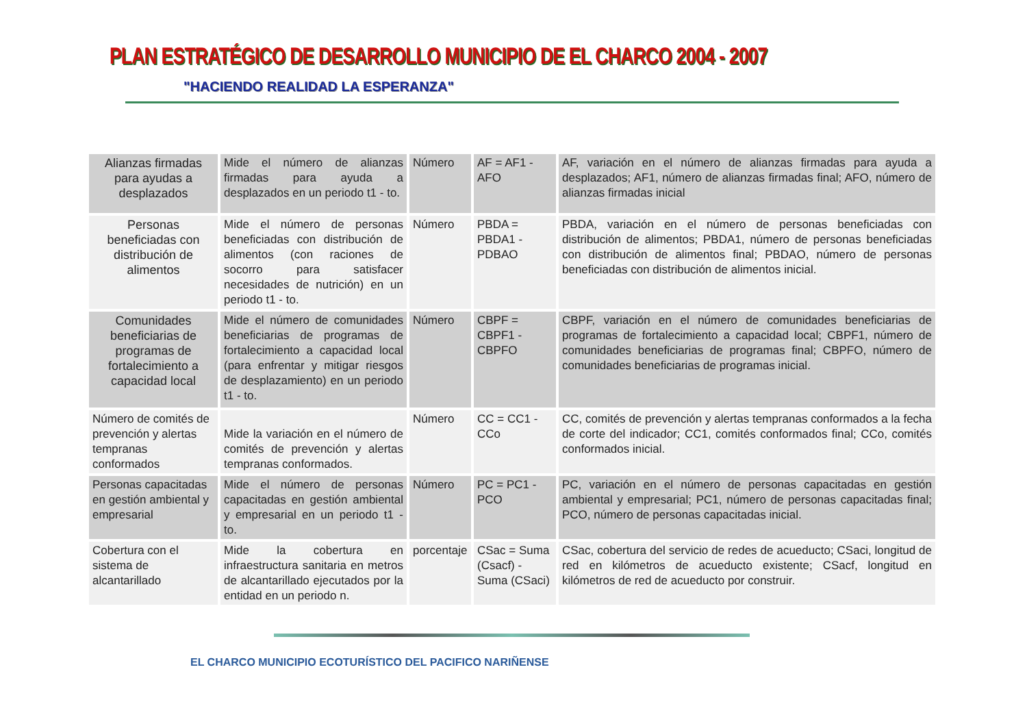PLAN ESTRATÉGICO DE DESARROLLO MUNICIPIO DE EL CHARCO 2004 - 2007
"HACIENDO REALIDAD LA ESPERANZA"
| Alianzas firmadas para ayudas a desplazados | Mide el número de alianzas firmadas para ayuda a desplazados en un periodo t1 - to. | Número | AF = AF1 - AFO | AF, variación en el número de alianzas firmadas para ayuda a desplazados; AF1, número de alianzas firmadas final; AFO, número de alianzas firmadas inicial |
| Personas beneficiadas con distribución de alimentos | Mide el número de personas beneficiadas con distribución de alimentos (con raciones de socorro para satisfacer necesidades de nutrición) en un periodo t1 - to. | Número | PBDA = PBDA1 - PDBAO | PBDA, variación en el número de personas beneficiadas con distribución de alimentos; PBDA1, número de personas beneficiadas con distribución de alimentos final; PBDAO, número de personas beneficiadas con distribución de alimentos inicial. |
| Comunidades beneficiarias de programas de fortalecimiento a capacidad local | Mide el número de comunidades beneficiarias de programas de fortalecimiento a capacidad local (para enfrentar y mitigar riesgos de desplazamiento) en un periodo t1 - to. | Número | CBPF = CBPF1 - CBPFO | CBPF, variación en el número de comunidades beneficiarias de programas de fortalecimiento a capacidad local; CBPF1, número de comunidades beneficiarias de programas final; CBPFO, número de comunidades beneficiarias de programas inicial. |
| Número de comités de prevención y alertas tempranas conformados | Mide la variación en el número de comités de prevención y alertas tempranas conformados. | Número | CC = CC1 - CCo | CC, comités de prevención y alertas tempranas conformados a la fecha de corte del indicador; CC1, comités conformados final; CCo, comités conformados inicial. |
| Personas capacitadas en gestión ambiental y empresarial | Mide el número de personas capacitadas en gestión ambiental y empresarial en un periodo t1 - to. | Número | PC = PC1 - PCO | PC, variación en el número de personas capacitadas en gestión ambiental y empresarial; PC1, número de personas capacitadas final; PCO, número de personas capacitadas inicial. |
| Cobertura con el sistema de alcantarillado | Mide la cobertura en infraestructura sanitaria en metros de alcantarillado ejecutados por la entidad en un periodo n. | porcentaje | CSac = Suma (Csacf) - Suma (CSaci) | CSac, cobertura del servicio de redes de acueducto; CSaci, longitud de red en kilómetros de acueducto existente; CSacf, longitud en kilómetros de red de acueducto por construir. |
EL CHARCO MUNICIPIO ECOTURÍSTICO DEL PACIFICO NARIÑENSE